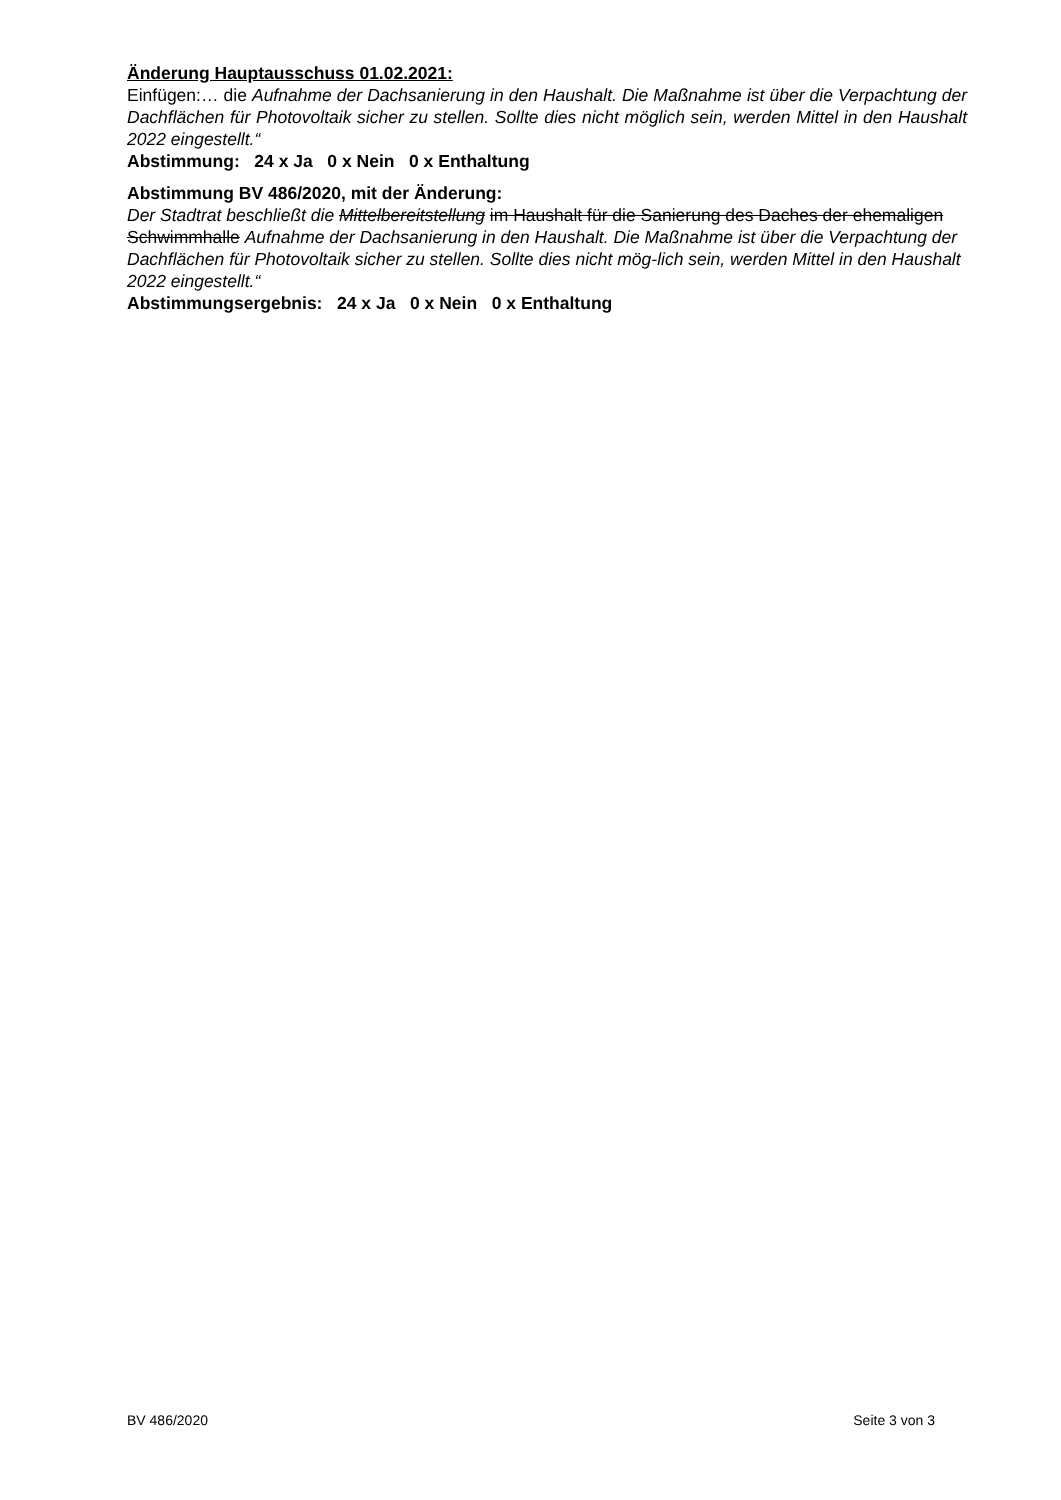Änderung Hauptausschuss 01.02.2021:
Einfügen:… die Aufnahme der Dachsanierung in den Haushalt. Die Maßnahme ist über die Verpachtung der Dachflächen für Photovoltaik sicher zu stellen. Sollte dies nicht möglich sein, werden Mittel in den Haushalt 2022 eingestellt.“
Abstimmung: 24 x Ja 0 x Nein 0 x Enthaltung
Abstimmung BV 486/2020, mit der Änderung:
Der Stadtrat beschließt die Mittelbereitstellung im Haushalt für die Sanierung des Daches der ehemaligen Schwimmhalle Aufnahme der Dachsanierung in den Haushalt. Die Maßnahme ist über die Verpachtung der Dachflächen für Photovoltaik sicher zu stellen. Sollte dies nicht mög-lich sein, werden Mittel in den Haushalt 2022 eingestellt.“
Abstimmungsergebnis: 24 x Ja 0 x Nein 0 x Enthaltung
BV 486/2020 Seite 3 von 3